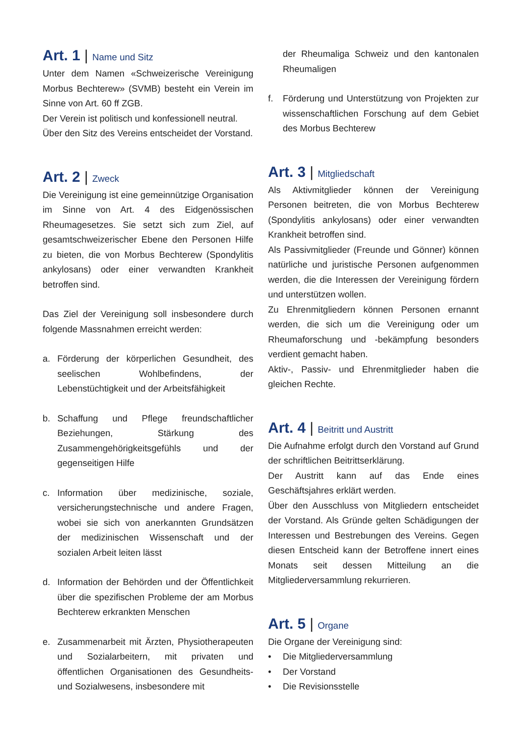Art. 1 | Name und Sitz
Unter dem Namen «Schweizerische Vereinigung Morbus Bechterew» (SVMB) besteht ein Verein im Sinne von Art. 60 ff ZGB.
Der Verein ist politisch und konfessionell neutral.
Über den Sitz des Vereins entscheidet der Vorstand.
Art. 2 | Zweck
Die Vereinigung ist eine gemeinnützige Organisation im Sinne von Art. 4 des Eidgenössischen Rheumagesetzes. Sie setzt sich zum Ziel, auf gesamtschweizerischer Ebene den Personen Hilfe zu bieten, die von Morbus Bechterew (Spondylitis ankylosans) oder einer verwandten Krankheit betroffen sind.
Das Ziel der Vereinigung soll insbesondere durch folgende Massnahmen erreicht werden:
a. Förderung der körperlichen Gesundheit, des seelischen Wohlbefindens, der Lebenstüchtigkeit und der Arbeitsfähigkeit
b. Schaffung und Pflege freundschaftlicher Beziehungen, Stärkung des Zusammengehörigkeitsgefühls und der gegenseitigen Hilfe
c. Information über medizinische, soziale, versicherungstechnische und andere Fragen, wobei sie sich von anerkannten Grundsätzen der medizinischen Wissenschaft und der sozialen Arbeit leiten lässt
d. Information der Behörden und der Öffentlichkeit über die spezifischen Probleme der am Morbus Bechterew erkrankten Menschen
e. Zusammenarbeit mit Ärzten, Physiotherapeuten und Sozialarbeitern, mit privaten und öffentlichen Organisationen des Gesundheits- und Sozialwesens, insbesondere mit
der Rheumaliga Schweiz und den kantonalen Rheumaligen
f. Förderung und Unterstützung von Projekten zur wissenschaftlichen Forschung auf dem Gebiet des Morbus Bechterew
Art. 3 | Mitgliedschaft
Als Aktivmitglieder können der Vereinigung Personen beitreten, die von Morbus Bechterew (Spondylitis ankylosans) oder einer verwandten Krankheit betroffen sind.
Als Passivmitglieder (Freunde und Gönner) können natürliche und juristische Personen aufgenommen werden, die die Interessen der Vereinigung fördern und unterstützen wollen.
Zu Ehrenmitgliedern können Personen ernannt werden, die sich um die Vereinigung oder um Rheumaforschung und -bekämpfung besonders verdient gemacht haben.
Aktiv-, Passiv- und Ehrenmitglieder haben die gleichen Rechte.
Art. 4 | Beitritt und Austritt
Die Aufnahme erfolgt durch den Vorstand auf Grund der schriftlichen Beitrittserklärung.
Der Austritt kann auf das Ende eines Geschäftsjahres erklärt werden.
Über den Ausschluss von Mitgliedern entscheidet der Vorstand. Als Gründe gelten Schädigungen der Interessen und Bestrebungen des Vereins. Gegen diesen Entscheid kann der Betroffene innert eines Monats seit dessen Mitteilung an die Mitgliederversammlung rekurrieren.
Art. 5 | Organe
Die Organe der Vereinigung sind:
• Die Mitgliederversammlung
• Der Vorstand
• Die Revisionsstelle